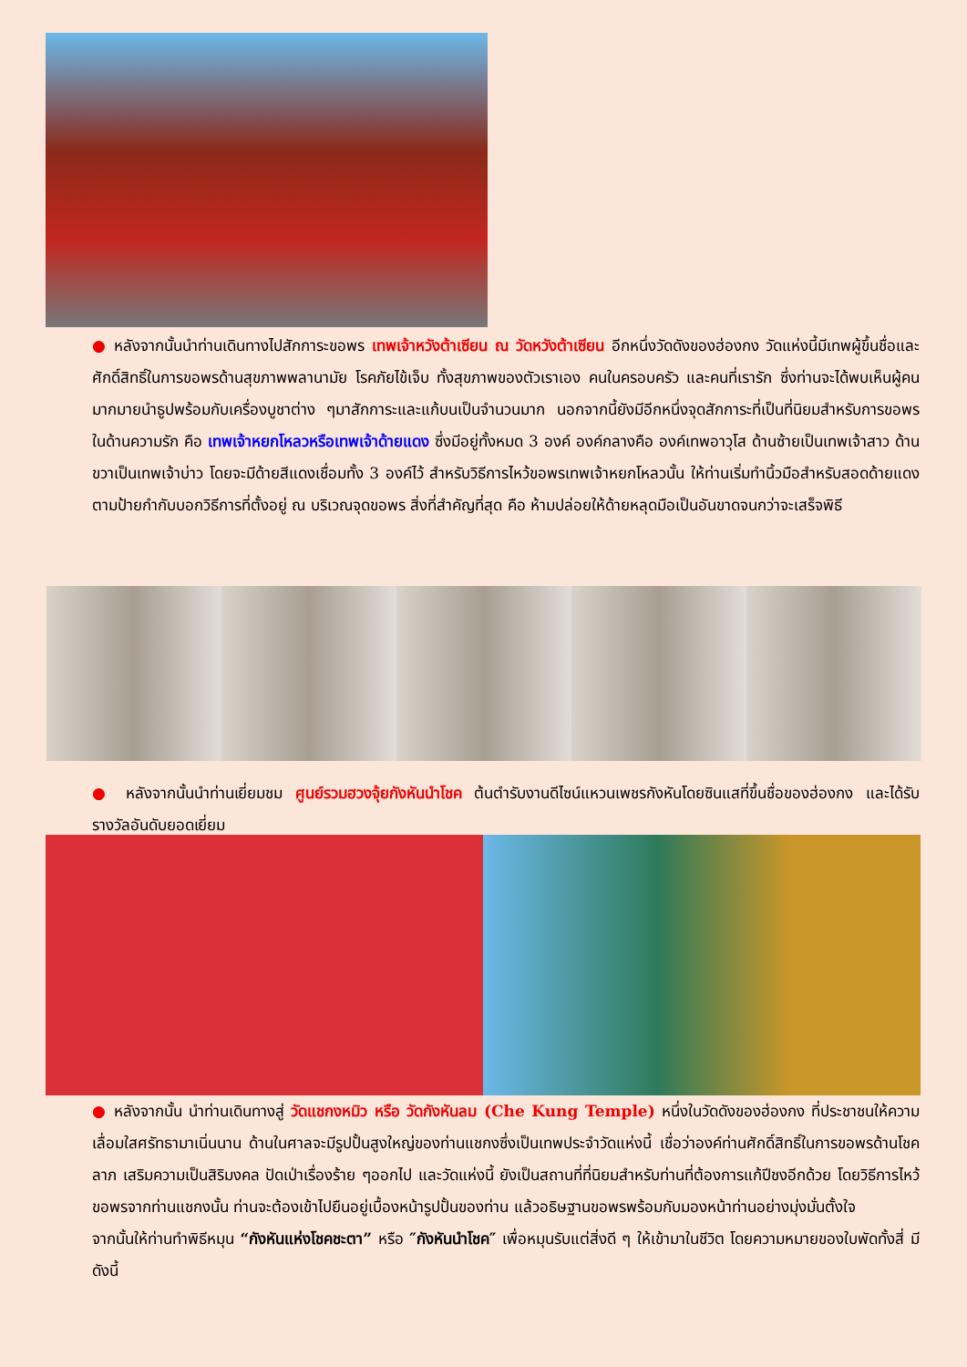● หลังจากนั้นนำท่านเดินทางไปสักการะขอพร เทพเจ้าหวังต้าเซียน ณ วัดหวังต้าเซียน อีกหนึ่งวัดดังของฮ่องกง วัดแห่งนี้มีเทพผู้ขึ้นชื่อและศักดิ์สิทธิ์ในการขอพรด้านสุขภาพพลานามัย โรคภัยไข้เจ็บ ทั้งสุขภาพของตัวเราเอง คนในครอบครัว และคนที่เรารัก ซึ่งท่านจะได้พบเห็นผู้คนมากมายนำธูปพร้อมกับเครื่องบูชาต่าง ๆมาสักการะและแก้บนเป็นจำนวนมาก นอกจากนี้ยังมีอีกหนึ่งจุดสักการะที่เป็นที่นิยมสำหรับการขอพรในด้านความรัก คือ เทพเจ้าหยกโหลวหรือเทพเจ้าด้ายแดง ซึ่งมีอยู่ทั้งหมด 3 องค์ องค์กลางคือ องค์เทพอาวุโส ด้านซ้ายเป็นเทพเจ้าสาว ด้านขวาเป็นเทพเจ้าบ่าว โดยจะมีด้ายสีแดงเชื่อมทั้ง 3 องค์ไว้ สำหรับวิธีการไหว้ขอพรเทพเจ้าหยกโหลวนั้น ให้ท่านเริ่มทำนิ้วมือสำหรับสอดด้ายแดงตามป้ายกำกับบอกวิธีการที่ตั้งอยู่ ณ บริเวณจุดขอพร สิ่งที่สำคัญที่สุด คือ ห้ามปล่อยให้ด้ายหลุดมือเป็นอันขาดจนกว่าจะเสร็จพิธี
● หลังจากนั้นนำท่านเยี่ยมชม ศูนย์รวมฮวงจุ้ยกังหันนำโชค ต้นตำรับงานดีไซน์แหวนเพชรกังหันโดยซินแสที่ขึ้นชื่อของฮ่องกง และได้รับรางวัลอันดับยอดเยี่ยม
● หลังจากนั้น นำท่านเดินทางสู่ วัดแชกงหมิว หรือ วัดกังหันลม (Che Kung Temple) หนึ่งในวัดดังของฮ่องกง ที่ประชาชนให้ความเลื่อมใสศรัทธามาเนิ่นนาน ด้านในศาลจะมีรูปปั้นสูงใหญ่ของท่านแชกงซึ่งเป็นเทพประจำวัดแห่งนี้ เชื่อว่าองค์ท่านศักดิ์สิทธิ์ในการขอพรด้านโชคลาภ เสริมความเป็นสิริมงคล ปัดเป่าเรื่องร้าย ๆออกไป และวัดแห่งนี้ ยังเป็นสถานที่ที่นิยมสำหรับท่านที่ต้องการแก้ปีชงอีกด้วย โดยวิธีการไหว้ขอพรจากท่านแชกงนั้น ท่านจะต้องเข้าไปยืนอยู่เบื้องหน้ารูปปั้นของท่าน แล้วอธิษฐานขอพรพร้อมกับมองหน้าท่านอย่างมุ่งมั่นตั้งใจ
จากนั้นให้ท่านทำพิธีหมุน “กังหันแห่งโชคชะตา” หรือ ″กังหันนำโชค″ เพื่อหมุนรับแต่สิ่งดี ๆ ให้เข้ามาในชีวิต โดยความหมายของใบพัดทั้งสี่ มีดังนี้